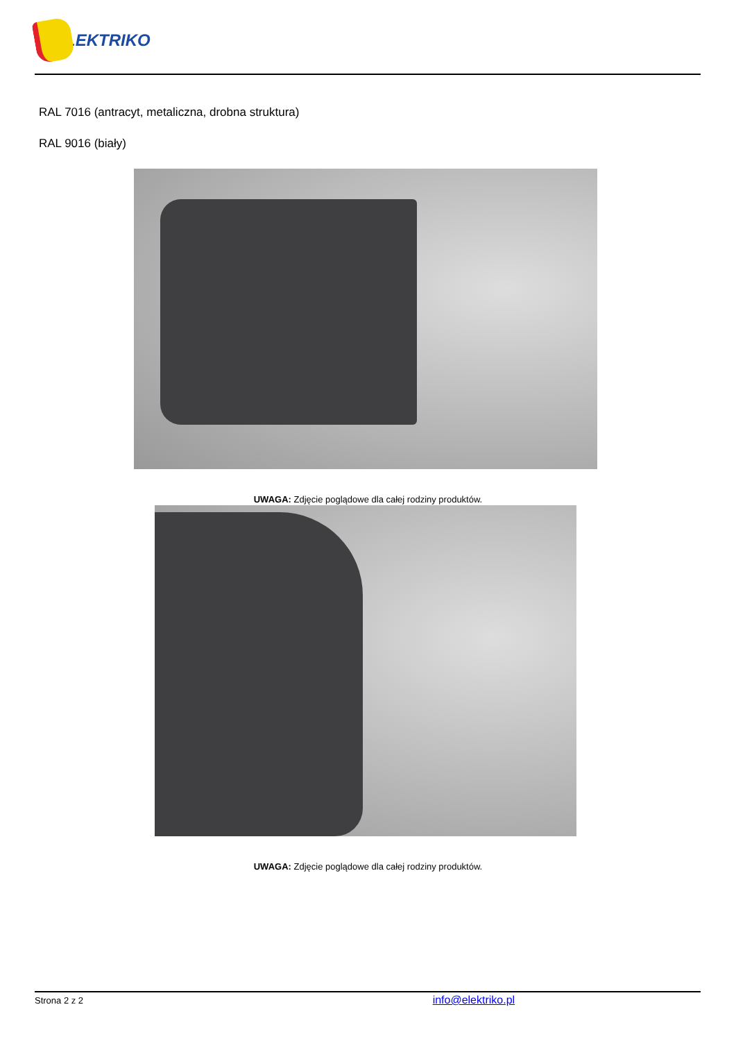ELEKTRIKO
RAL 7016 (antracyt, metaliczna, drobna struktura)
RAL 9016 (biały)
UWAGA: Zdjęcie poglądowe dla całej rodziny produktów.
UWAGA: Zdjęcie poglądowe dla całej rodziny produktów.
Strona 2 z 2 info@elektriko.pl